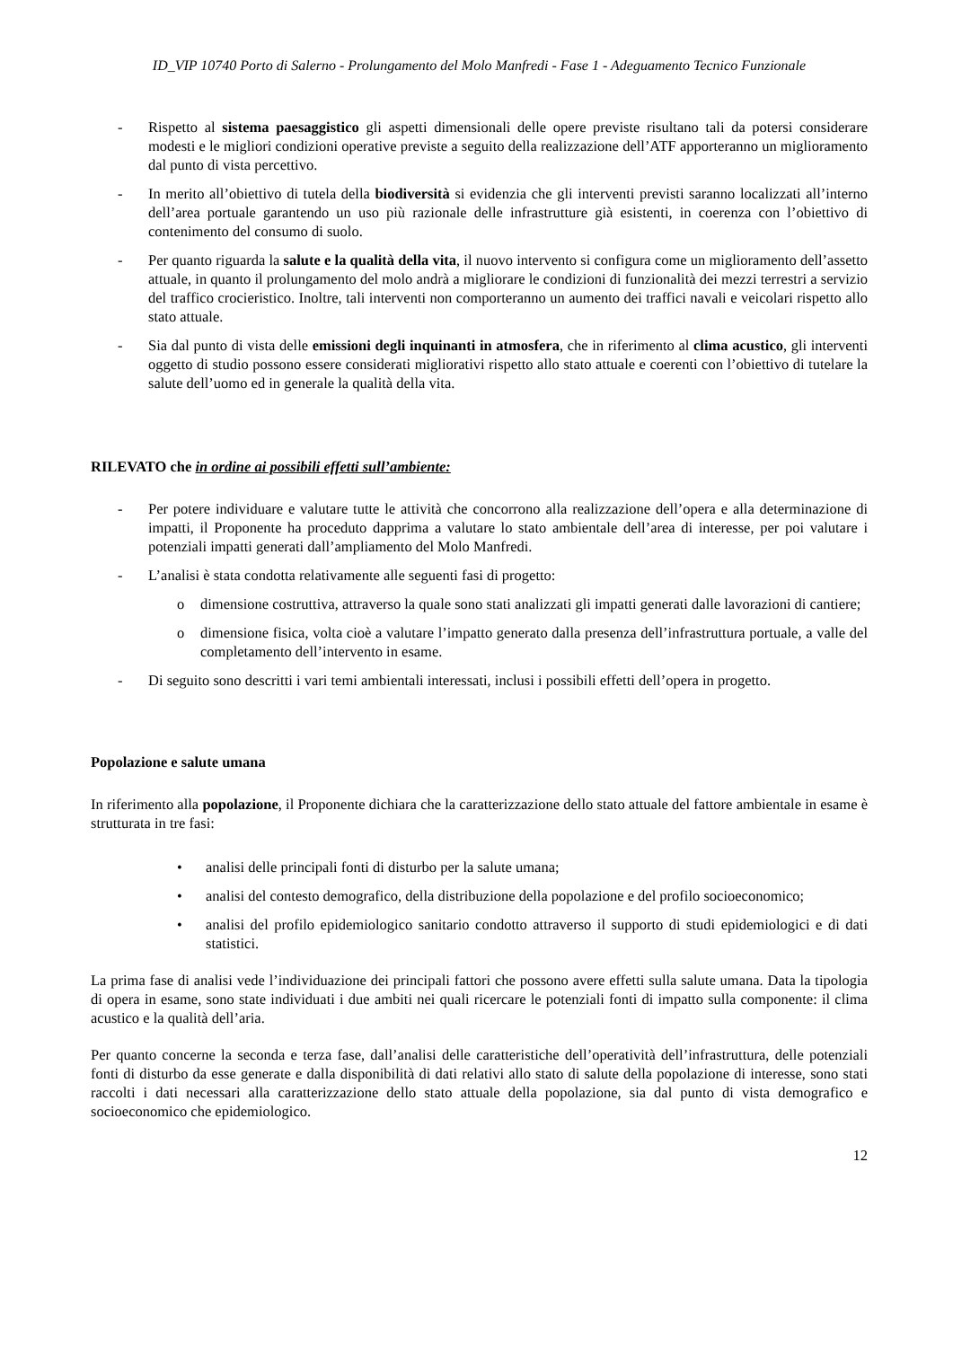ID_VIP 10740 Porto di Salerno - Prolungamento del Molo Manfredi - Fase 1 - Adeguamento Tecnico Funzionale
- Rispetto al sistema paesaggistico gli aspetti dimensionali delle opere previste risultano tali da potersi considerare modesti e le migliori condizioni operative previste a seguito della realizzazione dell’ATF apporteranno un miglioramento dal punto di vista percettivo.
- In merito all’obiettivo di tutela della biodiversità si evidenzia che gli interventi previsti saranno localizzati all’interno dell’area portuale garantendo un uso più razionale delle infrastrutture già esistenti, in coerenza con l’obiettivo di contenimento del consumo di suolo.
- Per quanto riguarda la salute e la qualità della vita, il nuovo intervento si configura come un miglioramento dell’assetto attuale, in quanto il prolungamento del molo andrà a migliorare le condizioni di funzionalità dei mezzi terrestri a servizio del traffico crocieristico. Inoltre, tali interventi non comporteranno un aumento dei traffici navali e veicolari rispetto allo stato attuale.
- Sia dal punto di vista delle emissioni degli inquinanti in atmosfera, che in riferimento al clima acustico, gli interventi oggetto di studio possono essere considerati migliorativi rispetto allo stato attuale e coerenti con l’obiettivo di tutelare la salute dell’uomo ed in generale la qualità della vita.
RILEVATO che in ordine ai possibili effetti sull’ambiente:
- Per potere individuare e valutare tutte le attività che concorrono alla realizzazione dell’opera e alla determinazione di impatti, il Proponente ha proceduto dapprima a valutare lo stato ambientale dell’area di interesse, per poi valutare i potenziali impatti generati dall’ampliamento del Molo Manfredi.
- L’analisi è stata condotta relativamente alle seguenti fasi di progetto:
o dimensione costruttiva, attraverso la quale sono stati analizzati gli impatti generati dalle lavorazioni di cantiere;
o dimensione fisica, volta cioè a valutare l’impatto generato dalla presenza dell’infrastruttura portuale, a valle del completamento dell’intervento in esame.
- Di seguito sono descritti i vari temi ambientali interessati, inclusi i possibili effetti dell’opera in progetto.
Popolazione e salute umana
In riferimento alla popolazione, il Proponente dichiara che la caratterizzazione dello stato attuale del fattore ambientale in esame è strutturata in tre fasi:
• analisi delle principali fonti di disturbo per la salute umana;
• analisi del contesto demografico, della distribuzione della popolazione e del profilo socioeconomico;
• analisi del profilo epidemiologico sanitario condotto attraverso il supporto di studi epidemiologici e di dati statistici.
La prima fase di analisi vede l’individuazione dei principali fattori che possono avere effetti sulla salute umana. Data la tipologia di opera in esame, sono state individuati i due ambiti nei quali ricercare le potenziali fonti di impatto sulla componente: il clima acustico e la qualità dell’aria.
Per quanto concerne la seconda e terza fase, dall’analisi delle caratteristiche dell’operatività dell’infrastruttura, delle potenziali fonti di disturbo da esse generate e dalla disponibilità di dati relativi allo stato di salute della popolazione di interesse, sono stati raccolti i dati necessari alla caratterizzazione dello stato attuale della popolazione, sia dal punto di vista demografico e socioeconomico che epidemiologico.
12